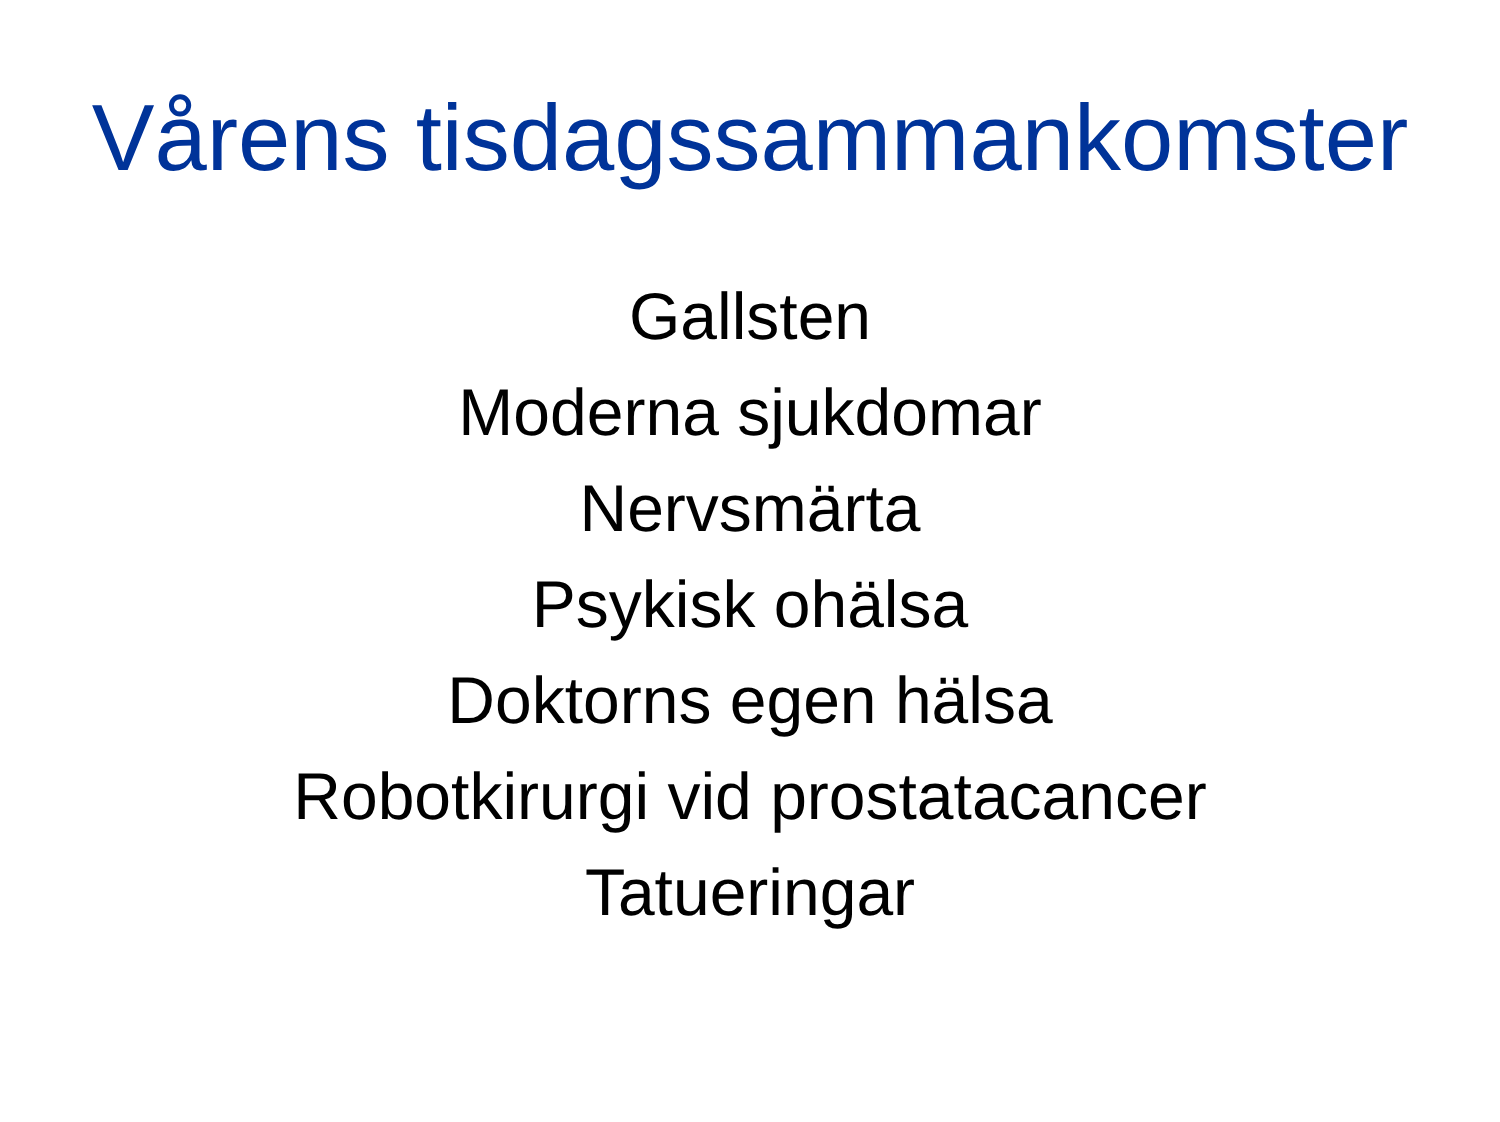Vårens tisdagssammankomster
Gallsten
Moderna sjukdomar
Nervsmärta
Psykisk ohälsa
Doktorns egen hälsa
Robotkirurgi vid prostatacancer
Tatueringar